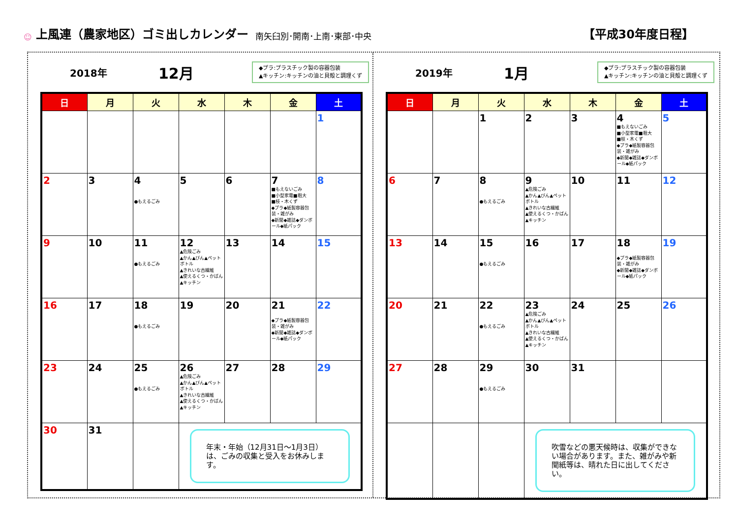☺
上風連（農家地区）ゴミ出しカレンダー
南矢臼別･開南･上南･東部･中央 【平成30年度日程】
2018年 12月
◆プラ:プラスチック製の容器包装
▲キッチン:キッチンの油と貝殻と調理くず
| 日 | 月 | 火 | 水 | 木 | 金 | 土 |
| --- | --- | --- | --- | --- | --- | --- |
| | | | | | | 1 |
| 2 | 3 | 4 ●もえるごみ | 5 | 6 | 7 ■もえないごみ ■小型家電■粗大 ■枝・木くず ◆プラ◆紙製容器包装・雑がみ ◆新聞◆雑誌◆ダンボール◆紙パック | 8 |
| 9 | 10 | 11 ●もえるごみ | 12 ▲危険ごみ ▲かん▲びん▲ペットボトル ▲きれいな古繊維 ▲使えるくつ・かばん▲キッチン | 13 | 14 | 15 |
| 16 | 17 | 18 ●もえるごみ | 19 | 20 | 21 ◆プラ◆紙製容器包装・雑がみ ◆新聞◆雑誌◆ダンボール◆紙パック | 22 |
| 23 | 24 | 25 ●もえるごみ | 26 ▲危険ごみ ▲かん▲びん▲ペットボトル ▲きれいな古繊維 ▲使えるくつ・かばん▲キッチン | 27 | 28 | 29 |
| 30 | 31 | | 年末・年始（12月31日～1月3日）は、ごみの収集と受入をお休みします。 | | | |
2019年 1月
◆プラ:プラスチック製の容器包装
▲キッチン:キッチンの油と貝殻と調理くず
| 日 | 月 | 火 | 水 | 木 | 金 | 土 |
| --- | --- | --- | --- | --- | --- | --- |
| | | 1 | 2 | 3 | 4 ■もえないごみ ■小型家電■粗大 ■枝・木くず ◆プラ◆紙製容器包装・雑がみ ◆新聞◆雑誌◆ダンボール◆紙パック | 5 |
| 6 | 7 | 8 ●もえるごみ | 9 ▲危険ごみ ▲かん▲びん▲ペットボトル ▲きれいな古繊維 ▲使えるくつ・かばん▲キッチン | 10 | 11 | 12 |
| 13 | 14 | 15 ●もえるごみ | 16 | 17 | 18 ◆プラ◆紙製容器包装・雑がみ ◆新聞◆雑誌◆ダンボール◆紙パック | 19 |
| 20 | 21 | 22 ●もえるごみ | 23 ▲危険ごみ ▲かん▲びん▲ペットボトル ▲きれいな古繊維 ▲使えるくつ・かばん▲キッチン | 24 | 25 | 26 |
| 27 | 28 | 29 ●もえるごみ | 30 | 31 | | |
| | | | 吹雪などの悪天候時は、収集ができない場合があります。また、雑がみや新聞紙等は、晴れた日に出してください。 | | | |